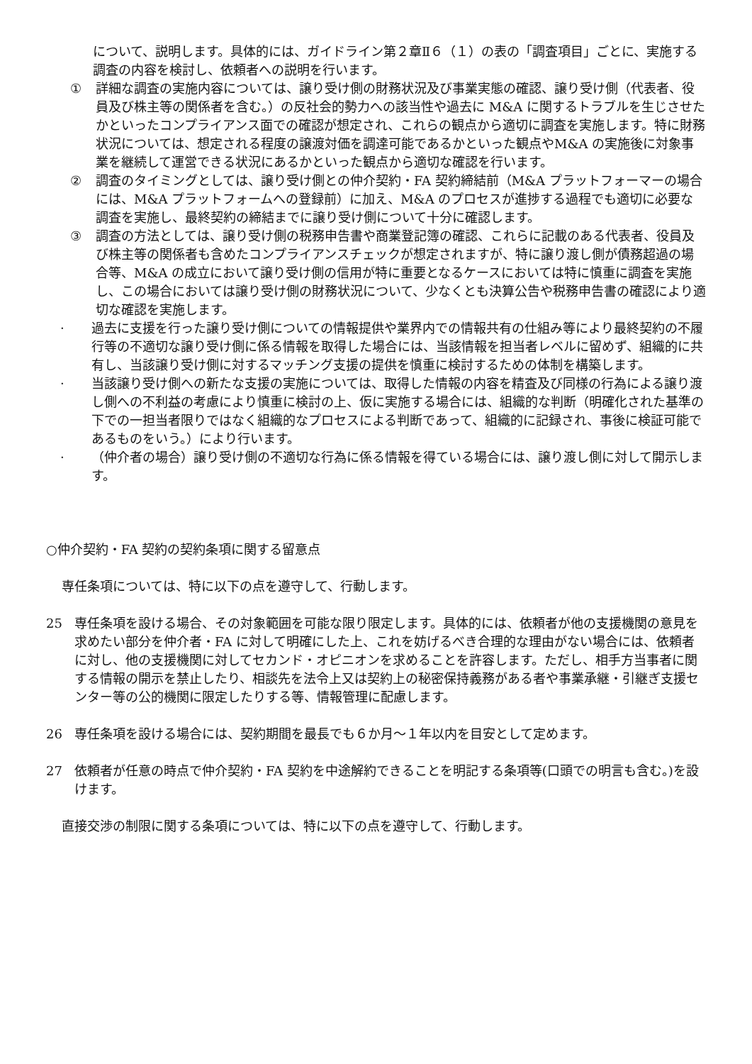について、説明します。具体的には、ガイドライン第２章Ⅱ６（１）の表の「調査項目」ごとに、実施する調査の内容を検討し、依頼者への説明を行います。
① 詳細な調査の実施内容については、譲り受け側の財務状況及び事業実態の確認、譲り受け側（代表者、役員及び株主等の関係者を含む。）の反社会的勢力への該当性や過去に M&A に関するトラブルを生じさせたかといったコンプライアンス面での確認が想定され、これらの観点から適切に調査を実施します。特に財務状況については、想定される程度の譲渡対価を調達可能であるかといった観点やM&A の実施後に対象事業を継続して運営できる状況にあるかといった観点から適切な確認を行います。
② 調査のタイミングとしては、譲り受け側との仲介契約・FA 契約締結前（M&A プラットフォーマーの場合には、M&A プラットフォームへの登録前）に加え、M&A のプロセスが進捗する過程でも適切に必要な調査を実施し、最終契約の締結までに譲り受け側について十分に確認します。
③ 調査の方法としては、譲り受け側の税務申告書や商業登記簿の確認、これらに記載のある代表者、役員及び株主等の関係者も含めたコンプライアンスチェックが想定されますが、特に譲り渡し側が債務超過の場合等、M&A の成立において譲り受け側の信用が特に重要となるケースにおいては特に慎重に調査を実施し、この場合においては譲り受け側の財務状況について、少なくとも決算公告や税務申告書の確認により適切な確認を実施します。
· 過去に支援を行った譲り受け側についての情報提供や業界内での情報共有の仕組み等により最終契約の不履行等の不適切な譲り受け側に係る情報を取得した場合には、当該情報を担当者レベルに留めず、組織的に共有し、当該譲り受け側に対するマッチング支援の提供を慎重に検討するための体制を構築します。
· 当該譲り受け側への新たな支援の実施については、取得した情報の内容を精査及び同様の行為による譲り渡し側への不利益の考慮により慎重に検討の上、仮に実施する場合には、組織的な判断（明確化された基準の下での一担当者限りではなく組織的なプロセスによる判断であって、組織的に記録され、事後に検証可能であるものをいう。）により行います。
· （仲介者の場合）譲り受け側の不適切な行為に係る情報を得ている場合には、譲り渡し側に対して開示します。
○仲介契約・FA 契約の契約条項に関する留意点
専任条項については、特に以下の点を遵守して、行動します。
25 専任条項を設ける場合、その対象範囲を可能な限り限定します。具体的には、依頼者が他の支援機関の意見を求めたい部分を仲介者・FA に対して明確にした上、これを妨げるべき合理的な理由がない場合には、依頼者に対し、他の支援機関に対してセカンド・オピニオンを求めることを許容します。ただし、相手方当事者に関する情報の開示を禁止したり、相談先を法令上又は契約上の秘密保持義務がある者や事業承継・引継ぎ支援センター等の公的機関に限定したりする等、情報管理に配慮します。
26 専任条項を設ける場合には、契約期間を最長でも６か月～１年以内を目安として定めます。
27 依頼者が任意の時点で仲介契約・FA 契約を中途解約できることを明記する条項等(口頭での明言も含む。)を設けます。
直接交渉の制限に関する条項については、特に以下の点を遵守して、行動します。